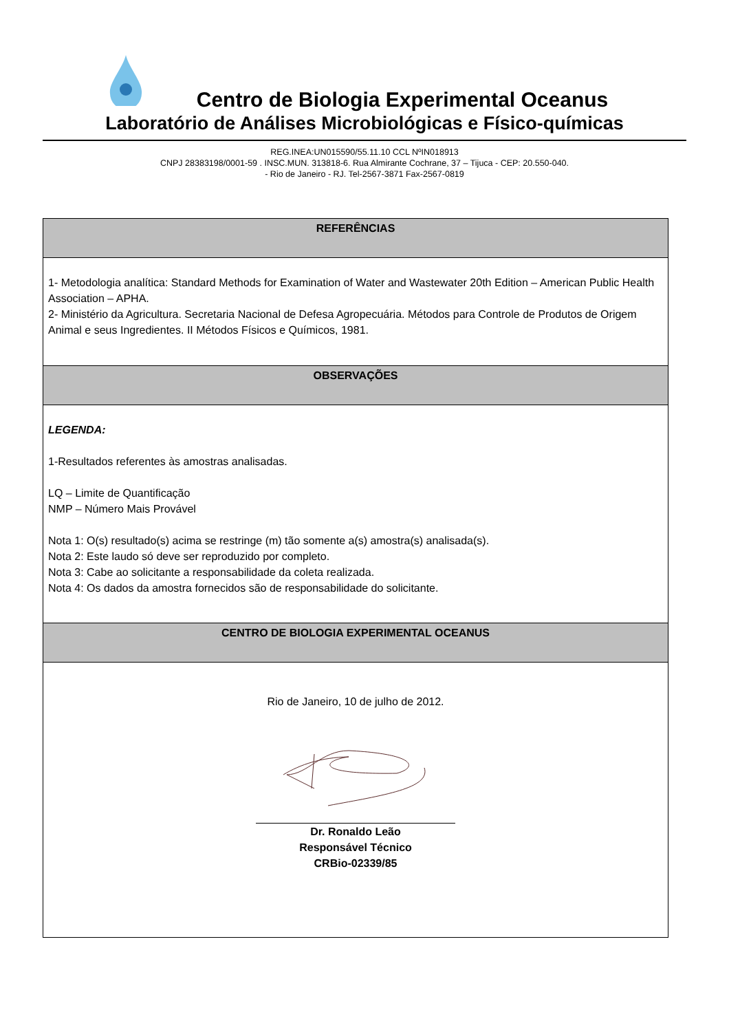Centro de Biologia Experimental Oceanus
Laboratório de Análises Microbiológicas e Físico-químicas
REG.INEA:UN015590/55.11.10 CCL NºIN018913
CNPJ 28383198/0001-59 . INSC.MUN. 313818-6. Rua Almirante Cochrane, 37 – Tijuca - CEP: 20.550-040.
- Rio de Janeiro - RJ. Tel-2567-3871 Fax-2567-0819
REFERÊNCIAS
1- Metodologia analítica: Standard Methods for Examination of Water and Wastewater 20th Edition – American Public Health Association – APHA.
2- Ministério da Agricultura. Secretaria Nacional de Defesa Agropecuária. Métodos para Controle de Produtos de Origem Animal e seus Ingredientes. II Métodos Físicos e Químicos, 1981.
OBSERVAÇÕES
LEGENDA:
1-Resultados referentes às amostras analisadas.
LQ – Limite de Quantificação
NMP – Número Mais Provável
Nota 1: O(s) resultado(s) acima se restringe (m) tão somente a(s) amostra(s) analisada(s).
Nota 2: Este laudo só deve ser reproduzido por completo.
Nota 3: Cabe ao solicitante a responsabilidade da coleta realizada.
Nota 4: Os dados da amostra fornecidos são de responsabilidade do solicitante.
CENTRO DE BIOLOGIA EXPERIMENTAL OCEANUS
Rio de Janeiro, 10 de julho de 2012.
Dr. Ronaldo Leão
Responsável Técnico
CRBio-02339/85